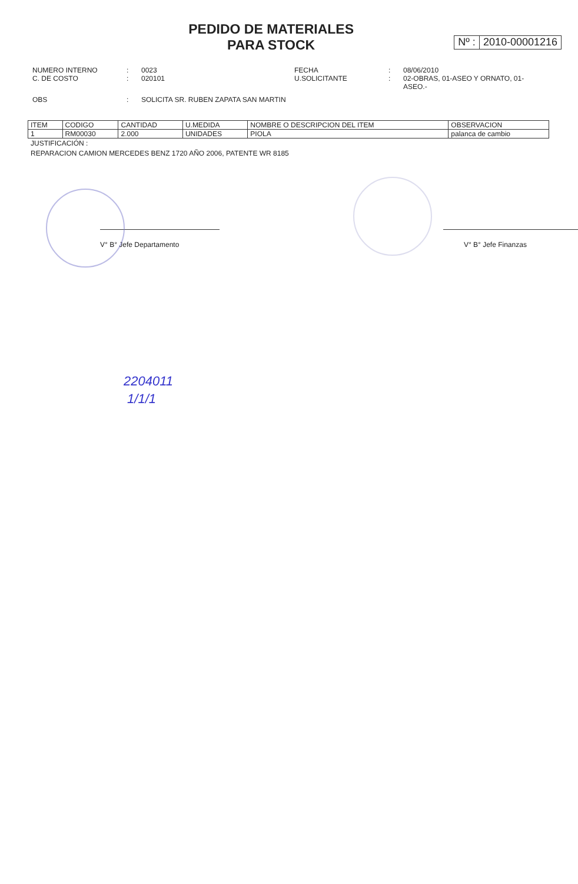PEDIDO DE MATERIALES
PARA STOCK
Nº : 2010-00001216
NUMERO INTERNO
C. DE COSTO
:
:
0023
020101
FECHA
U.SOLICITANTE
:
:
08/06/2010
02-OBRAS, 01-ASEO Y ORNATO, 01-ASEO.-
OBS
:
SOLICITA SR. RUBEN ZAPATA SAN MARTIN
| ITEM | CODIGO | CANTIDAD | U.MEDIDA | NOMBRE O DESCRIPCION DEL ITEM | OBSERVACION |
| --- | --- | --- | --- | --- | --- |
| 1 | RM00030 | 2.000 | UNIDADES | PIOLA | palanca de cambio |
JUSTIFICACIÓN :
REPARACION CAMION MERCEDES BENZ 1720 AÑO 2006, PATENTE WR 8185
V° B° Jefe Departamento V° B° Jefe Finanzas
2204011
1/1/1